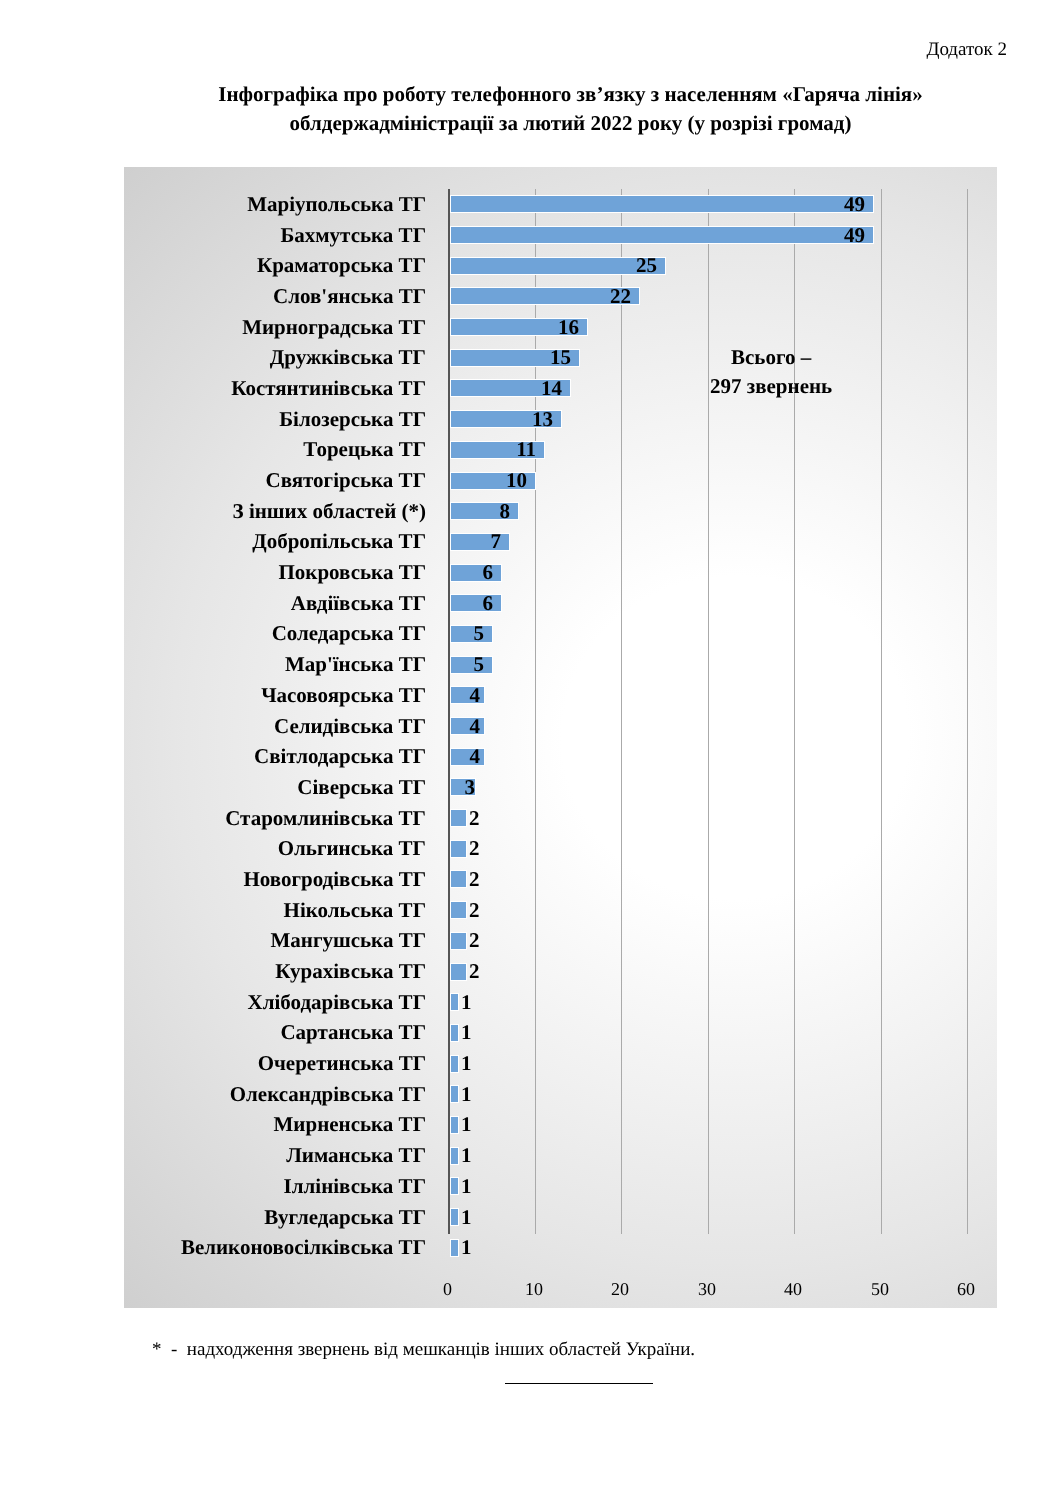Додаток 2
Інфографіка про роботу телефонного зв’язку з населенням «Гаряча лінія»
облдержадміністрації за лютий 2022 року (у розрізі громад)
Маріупольська ТГ
49
Бахмутська ТГ
49
Краматорська ТГ
25
Слов'янська ТГ
22
Мирноградська ТГ
16
Дружківська ТГ
15
Всього –
297 звернень
Костянтинівська ТГ
14
Білозерська ТГ
13
Торецька ТГ
11
Святогірська ТГ
10
З інших областей (*)
8
Добропільська ТГ
7
Покровська ТГ
6
Авдіївська ТГ
6
Соледарська ТГ
5
Мар'їнська ТГ
5
Часовоярська ТГ
4
Селидівська ТГ
4
Світлодарська ТГ
4
Сіверська ТГ
3
Старомлинівська ТГ 2
Ольгинська ТГ 2
Новогродівська ТГ 2
Нікольська ТГ 2
Мангушська ТГ 2
Курахівська ТГ 2
Хлібодарівська ТГ 1
Сартанська ТГ 1
Очеретинська ТГ 1
Олександрівська ТГ 1
Мирненська ТГ 1
Лиманська ТГ 1
Іллінівська ТГ 1
Вугледарська ТГ 1
Великоновосілківська ТГ 1
0 10 20 30 40 50 60
* - надходження звернень від мешканців інших областей України.